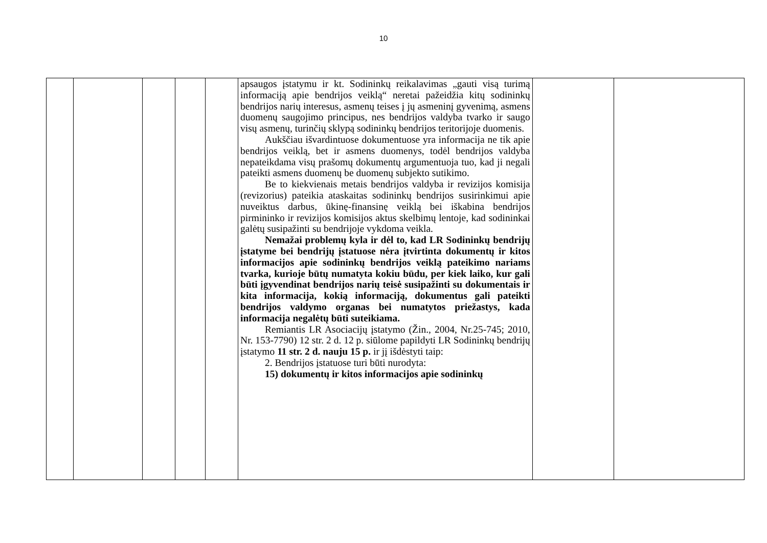10
| | | | | | apsaugos įstatymu ir kt. Sodininkų reikalavimas „gauti visą turimą informaciją apie bendrijos veiklą“ neretai pažeidžia kitų sodininkų bendrijos narių interesus, asmenų teises į jų asmeninį gyvenimą, asmens duomenų saugojimo principus, nes bendrijos valdyba tvarko ir saugo visų asmenų, turinčių sklypą sodininkų bendrijos teritorijoje duomenis. Aukščiau išvardintuose dokumentuose yra informacija ne tik apie bendrijos veiklą, bet ir asmens duomenys, todėl bendrijos valdyba nepateikdama visų prašomų dokumentų argumentuoja tuo, kad ji negali pateikti asmens duomenų be duomenų subjekto sutikimo. Be to kiekvienais metais bendrijos valdyba ir revizijos komisija (revizorius) pateikia ataskaitas sodininkų bendrijos susirinkimui apie nuveiktus darbus, ūkinę-finansinę veiklą bei iškabina bendrijos pirmininko ir revizijos komisijos aktus skelbimų lentoje, kad sodininkai galėtų susipažinti su bendrijoje vykdoma veikla. Nemažai problemų kyla ir dėl to, kad LR Sodininkų bendrijų įstatyme bei bendrijų įstatuose nėra įtvirtinta dokumentų ir kitos informacijos apie sodininkų bendrijos veiklą pateikimo nariams tvarka, kurioje būtų numatyta kokiu būdu, per kiek laiko, kur gali būti įgyvendinat bendrijos narių teisė susipažinti su dokumentais ir kita informacija, kokią informaciją, dokumentus gali pateikti bendrijos valdymo organas bei numatytos priežastys, kada informacija negalėtų būti suteikiama. Remiantis LR Asociacijų įstatymo (Žin., 2004, Nr.25-745; 2010, Nr. 153-7790) 12 str. 2 d. 12 p. siūlome papildyti LR Sodininkų bendrijų įstatymo 11 str. 2 d. nauju 15 p. ir jį išdėstyti taip: 2. Bendrijos įstatuose turi būti nurodyta: 15) dokumentų ir kitos informacijos apie sodininkų | | |